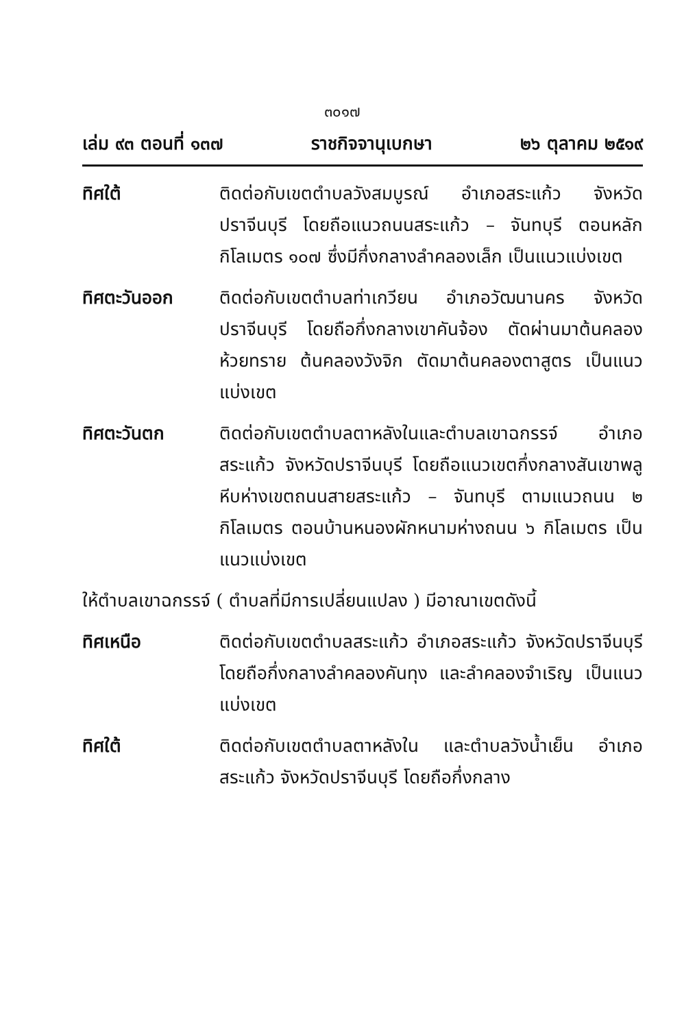๓๐๑๗
เล่ม ๙๓ ตอนที่ ๑๓๗ ราชกิจจานุเบกษา ๒๖ ตุลาคม ๒๕๑๙
ทิศใต้ ติดต่อกับเขตตำบลวังสมบูรณ์ อำเภอสระแก้ว จังหวัดปราจีนบุรี โดยถือแนวถนนสระแก้ว – จันทบุรี ตอนหลักกิโลเมตร ๑๐๗ ซึ่งมีกึ่งกลางลำคลองเล็ก เป็นแนวแบ่งเขต
ทิศตะวันออก ติดต่อกับเขตตำบลท่าเกวียน อำเภอวัฒนานคร จังหวัดปราจีนบุรี โดยถือกึ่งกลางเขาคันจ้อง ตัดผ่านมาต้นคลองห้วยทราย ต้นคลองวังจิก ตัดมาต้นคลองตาสูตร เป็นแนวแบ่งเขต
ทิศตะวันตก ติดต่อกับเขตตำบลตาหลังในและตำบลเขาฉกรรจ์ อำเภอสระแก้ว จังหวัดปราจีนบุรี โดยถือแนวเขตกึ่งกลางสันเขาพลูหีบห่างเขตถนนสายสระแก้ว – จันทบุรี ตามแนวถนน ๒ กิโลเมตร ตอนบ้านหนองผักหนามห่างถนน ๖ กิโลเมตร เป็นแนวแบ่งเขต
ให้ตำบลเขาฉกรรจ์ ( ตำบลที่มีการเปลี่ยนแปลง ) มีอาณาเขตดังนี้
ทิศเหนือ ติดต่อกับเขตตำบลสระแก้ว อำเภอสระแก้ว จังหวัดปราจีนบุรี โดยถือกึ่งกลางลำคลองคันทุง และลำคลองจำเริญ เป็นแนวแบ่งเขต
ทิศใต้ ติดต่อกับเขตตำบลตาหลังใน และตำบลวังน้ำเย็น อำเภอสระแก้ว จังหวัดปราจีนบุรี โดยถือกึ่งกลาง